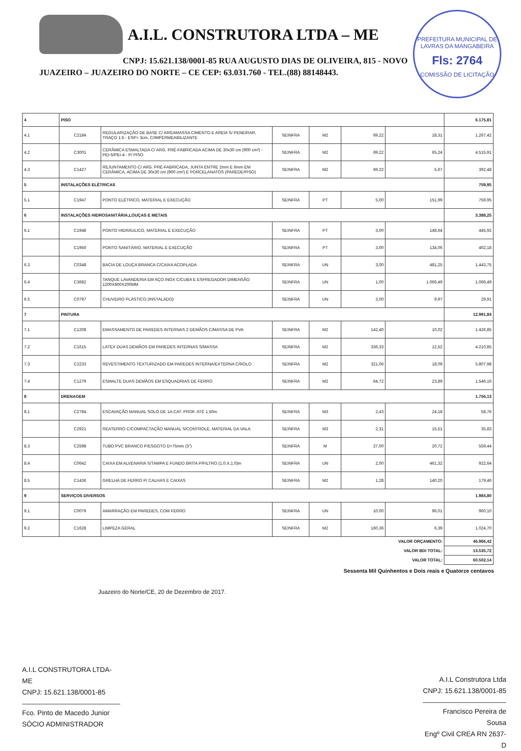A.I.L. CONSTRUTORA LTDA – ME
CNPJ: 15.621.138/0001-85 RUA AUGUSTO DIAS DE OLIVEIRA, 815 - NOVO
JUAZEIRO – JUAZEIRO DO NORTE – CE CEP: 63.031.760 - TEL.(88) 88148443.
PREFEITURA MUNICIPAL DE LAVRAS DA MANGABEIRA
Fls: 2764
COMISSÃO DE LICITAÇÃO
| 4 | PISO | | | | | | 6.175,81 |
| 4.1 | C2184 | REGULARIZAÇÃO DE BASE C/ ARGAMASSA CIMENTO E AREIA S/ PENEIRAR, TRAÇO 1:5 - ESP= 3cm, C/IMPERMEABILIZANTE | SEINFRA | M2 | 69,22 | 18,31 | 1.267,42 |
| 4.2 | C3001 | CERÂMICA ESMALTADA C/ ARG. PRÉ-FABRICADA ACIMA DE 30x30 cm (900 cm²) - PEI-5/PEI-4 - P/ PISO | SEINFRA | M2 | 69,22 | 65,24 | 4.515,91 |
| 4.3 | C1427 | REJUNTAMENTO C/ ARG. PRÉ-FABRICADA, JUNTA ENTRE 2mm E 6mm EM CERÂMICA, ACIMA DE 30x30 cm (900 cm²) E PORCELANATOS (PAREDE/PISO) | SEINFRA | M2 | 69,22 | 5,67 | 392,48 |
| 5 | INSTALAÇÕES ELÉTRICAS | | | | | | 759,95 |
| 5.1 | C1947 | PONTO ELÉTRICO, MATERIAL E EXECUÇÃO | SEINFRA | PT | 5,00 | 151,99 | 759,95 |
| 6 | INSTALAÇÕES HIDROSANITÁRIA,LOUÇAS E METAIS | | | | | | 3.388,25 |
| 6.1 | C1948 | PONTO HIDRÁULICO, MATERIAL E EXECUÇÃO | SEINFRA | PT | 3,00 | 148,64 | 445,92 |
| | C1950 | PONTO SANITÁRIO, MATERIAL E EXECUÇÃO | SEINFRA | PT | 3,00 | 134,06 | 402,18 |
| 6.3 | C0348 | BACIA DE LOUÇA BRANCA C/CAIXA ACOPLADA | SEINFRA | UN | 3,00 | 481,25 | 1.443,75 |
| 6.4 | C3682 | TANQUE LAVANDERIA EM AÇO INOX C/CUBA E ESFREGADOR DIMENSÃO 1200X600X200MM | SEINFRA | UN | 1,00 | 1.066,49 | 1.066,49 |
| 6.5 | C0797 | CHUVEIRO PLÁSTICO (INSTALADO) | SEINFRA | UN | 3,00 | 9,97 | 29,91 |
| 7 | PINTURA | | | | | | 12.991,84 |
| 7.1 | C1208 | EMASSAMENTO DE PAREDES INTERNAS 2 DEMÃOS C/MASSA DE PVA | SEINFRA | M2 | 142,40 | 10,02 | 1.426,85 |
| 7.2 | C1615 | LATEX DUAS DEMÃOS EM PAREDES INTERNAS S/MASSA | SEINFRA | M2 | 336,33 | 12,52 | 4.210,85 |
| 7.3 | C2233 | REVESTIMENTO TEXTURIZADO EM PAREDES INTERNA/EXTERNA C/ROLO | SEINFRA | M2 | 321,06 | 18,09 | 5.807,98 |
| 7.4 | C1279 | ESMALTE DUAS DEMÃOS EM ESQUADRIAS DE FERRO | SEINFRA | M2 | 64,72 | 23,89 | 1.546,16 |
| 8 | DRENAGEM | | | | | | 1.756,13 |
| 8.1 | C2784 | ESCAVAÇÃO MANUAL SOLO DE 1A.CAT. PROF. ATÉ 1.50m | SEINFRA | M3 | 2,43 | 24,18 | 58,76 |
| | C2921 | REATERRO C/COMPACTAÇÃO MANUAL S/CONTROLE, MATERIAL DA VALA | SEINFRA | M3 | 2,31 | 15,51 | 35,83 |
| 8.3 | C2598 | TUBO PVC BRANCO P/ESGOTO D=75mm (3") | SEINFRA | M | 27,00 | 20,72 | 559,44 |
| 8.4 | C0642 | CAIXA EM ALVENARIA S/TAMPA E FUNDO BRITA P/FILTRO (1.0.X.1.0)m | SEINFRA | UN | 2,00 | 461,32 | 922,64 |
| 8.5 | C1436 | GRELHA DE FERRO P/ CALHAS E CAIXAS | SEINFRA | M2 | 1,28 | 140,20 | 179,46 |
| 9 | SERVIÇOS DIVERSOS | | | | | | 1.984,80 |
| 9.1 | C0079 | AMARRAÇÃO EM PAREDES, COM FERRO | SEINFRA | UN | 10,00 | 96,01 | 960,10 |
| 9.2 | C1628 | LIMPEZA GERAL | SEINFRA | M2 | 160,36 | 6,39 | 1.024,70 |
| VALOR ORÇAMENTO: | | | | | | | 46.966,42 |
| VALOR BDI TOTAL: | | | | | | | 13.535,72 |
| VALOR TOTAL: | | | | | | | 60.502,14 |
Sessenta Mil Quinhentos e Dois reais e Quatorze centavos
Juazeiro do Norte/CE, 20 de Dezembro de 2017.
A.I.L CONSTRUTORA LTDA-ME
CNPJ: 15.621.138/0001-85
Fco. Pinto de Macedo Junior
SÓCIO ADMINISTRADOR
A.I.L Construtora Ltda
CNPJ: 15.621.138/0001-85
Francisco Pereira de Sousa
Engº Civil CREA RN 2637-D